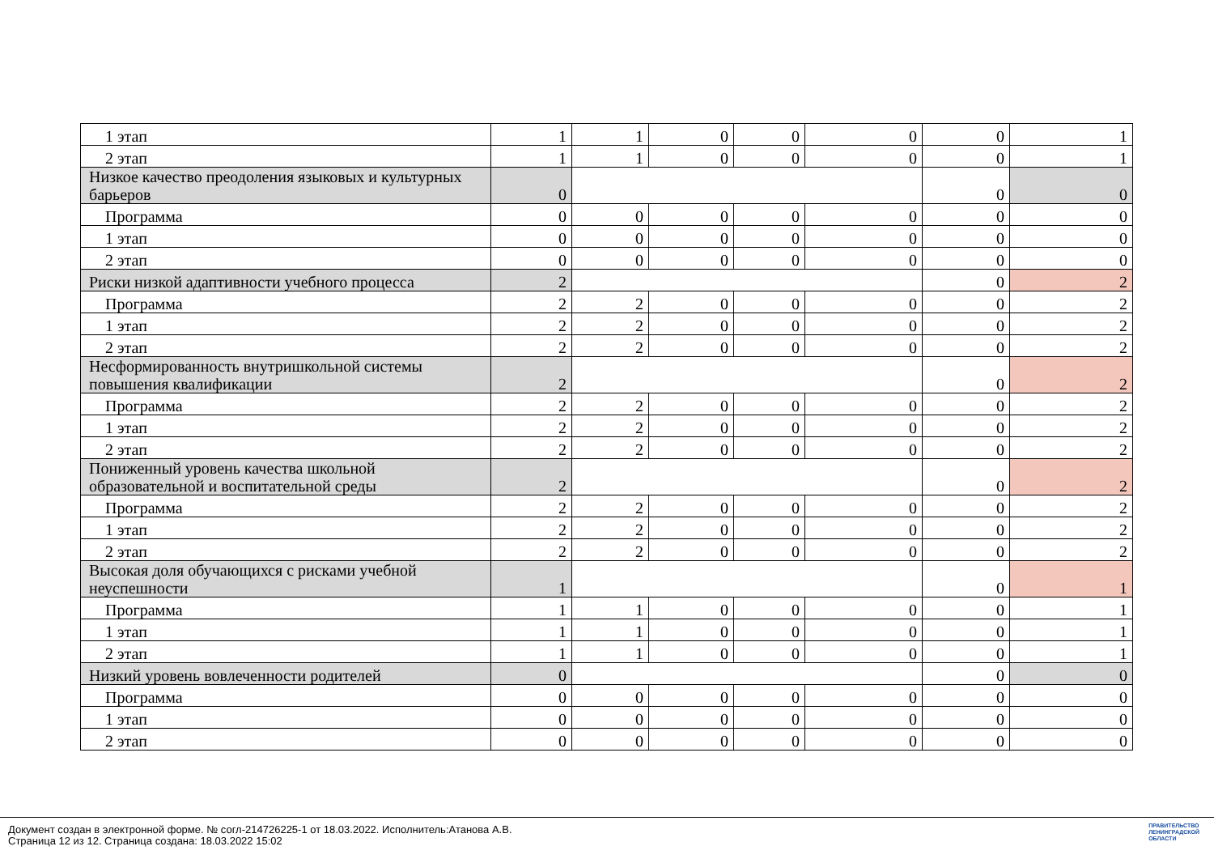| 1 этап | 1 | 1 | 0 | 0 | 0 | 0 | 1 |
| 2 этап | 1 | 1 | 0 | 0 | 0 | 0 | 1 |
| Низкое качество преодоления языковых и культурных барьеров | 0 | | | | | 0 | 0 |
| Программа | 0 | 0 | 0 | 0 | 0 | 0 | 0 |
| 1 этап | 0 | 0 | 0 | 0 | 0 | 0 | 0 |
| 2 этап | 0 | 0 | 0 | 0 | 0 | 0 | 0 |
| Риски низкой адаптивности учебного процесса | 2 | | | | | 0 | 2 |
| Программа | 2 | 2 | 0 | 0 | 0 | 0 | 2 |
| 1 этап | 2 | 2 | 0 | 0 | 0 | 0 | 2 |
| 2 этап | 2 | 2 | 0 | 0 | 0 | 0 | 2 |
| Несформированность внутришкольной системы повышения квалификации | 2 | | | | | 0 | 2 |
| Программа | 2 | 2 | 0 | 0 | 0 | 0 | 2 |
| 1 этап | 2 | 2 | 0 | 0 | 0 | 0 | 2 |
| 2 этап | 2 | 2 | 0 | 0 | 0 | 0 | 2 |
| Пониженный уровень качества школьной образовательной и воспитательной среды | 2 | | | | | 0 | 2 |
| Программа | 2 | 2 | 0 | 0 | 0 | 0 | 2 |
| 1 этап | 2 | 2 | 0 | 0 | 0 | 0 | 2 |
| 2 этап | 2 | 2 | 0 | 0 | 0 | 0 | 2 |
| Высокая доля обучающихся с рисками учебной неуспешности | 1 | | | | | 0 | 1 |
| Программа | 1 | 1 | 0 | 0 | 0 | 0 | 1 |
| 1 этап | 1 | 1 | 0 | 0 | 0 | 0 | 1 |
| 2 этап | 1 | 1 | 0 | 0 | 0 | 0 | 1 |
| Низкий уровень вовлеченности родителей | 0 | | | | | 0 | 0 |
| Программа | 0 | 0 | 0 | 0 | 0 | 0 | 0 |
| 1 этап | 0 | 0 | 0 | 0 | 0 | 0 | 0 |
| 2 этап | 0 | 0 | 0 | 0 | 0 | 0 | 0 |
Документ создан в электронной форме. № согл-214726225-1 от 18.03.2022. Исполнитель:Атанова А.В.
Страница 12 из 12. Страница создана: 18.03.2022 15:02
ПРАВИТЕЛЬСТВО
ЛЕНИНГРАДСКОЙ
ОБЛАСТИ